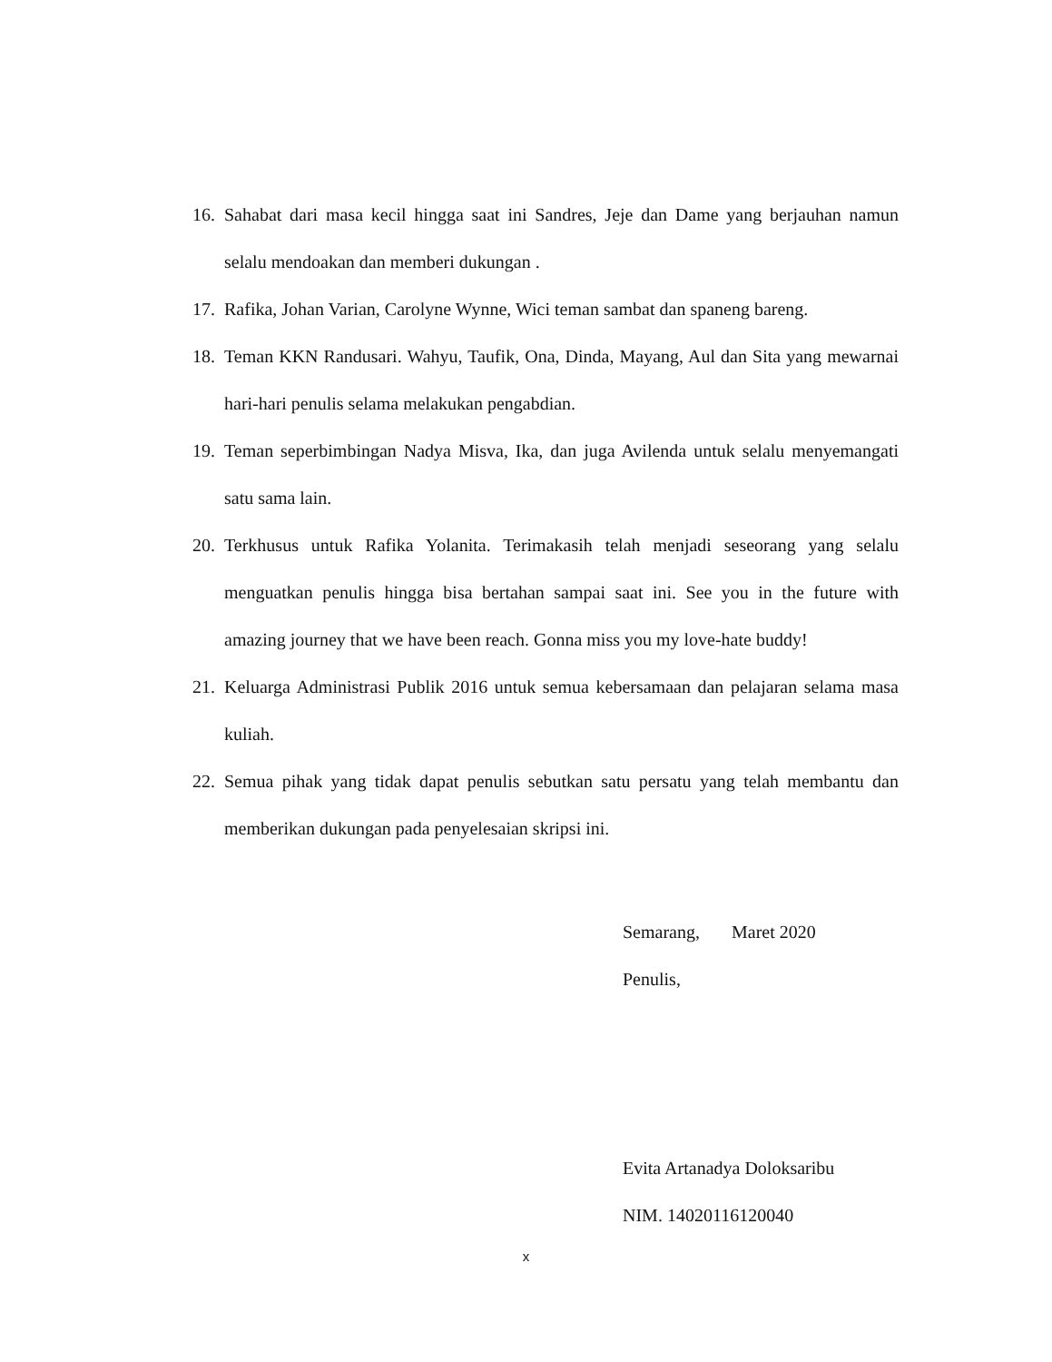16. Sahabat dari masa kecil hingga saat ini Sandres, Jeje dan Dame yang berjauhan namun selalu mendoakan dan memberi dukungan .
17. Rafika, Johan Varian, Carolyne Wynne, Wici teman sambat dan spaneng bareng.
18. Teman KKN Randusari. Wahyu, Taufik, Ona, Dinda, Mayang, Aul dan Sita yang mewarnai hari-hari penulis selama melakukan pengabdian.
19. Teman seperbimbingan Nadya Misva, Ika, dan juga Avilenda untuk selalu menyemangati satu sama lain.
20. Terkhusus untuk Rafika Yolanita. Terimakasih telah menjadi seseorang yang selalu menguatkan penulis hingga bisa bertahan sampai saat ini. See you in the future with amazing journey that we have been reach. Gonna miss you my love-hate buddy!
21. Keluarga Administrasi Publik 2016 untuk semua kebersamaan dan pelajaran selama masa kuliah.
22. Semua pihak yang tidak dapat penulis sebutkan satu persatu yang telah membantu dan memberikan dukungan pada penyelesaian skripsi ini.
Semarang, Maret 2020
Penulis,
Evita Artanadya Doloksaribu
NIM. 14020116120040
x